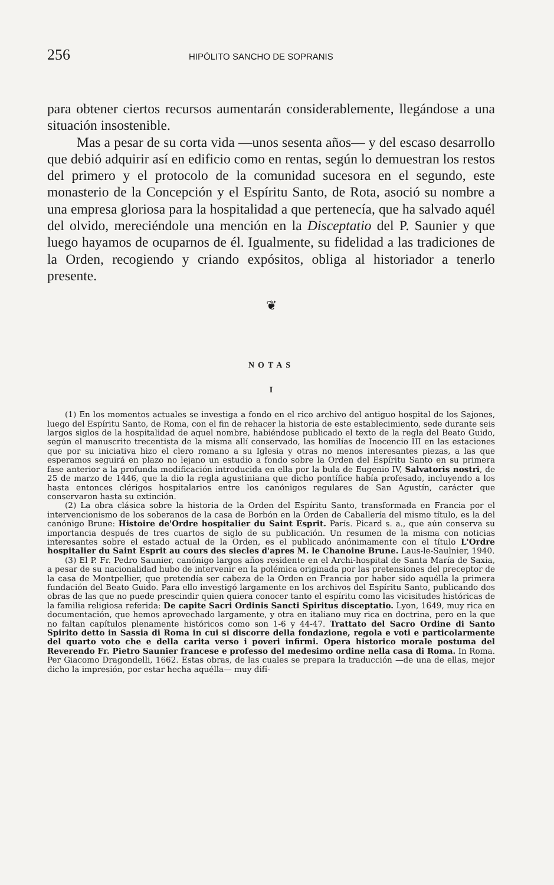256 HIPÓLITO SANCHO DE SOPRANIS
para obtener ciertos recursos aumentarán considerablemente, llegándose a una situación insostenible.
Mas a pesar de su corta vida —unos sesenta años— y del escaso desarrollo que debió adquirir así en edificio como en rentas, según lo demuestran los restos del primero y el protocolo de la comunidad sucesora en el segundo, este monasterio de la Concepción y el Espíritu Santo, de Rota, asoció su nombre a una empresa gloriosa para la hospitalidad a que pertenecía, que ha salvado aquél del olvido, mereciéndole una mención en la Disceptatio del P. Saunier y que luego hayamos de ocuparnos de él. Igualmente, su fidelidad a las tradiciones de la Orden, recogiendo y criando expósitos, obliga al historiador a tenerlo presente.
❦
NOTAS
I
(1) En los momentos actuales se investiga a fondo en el rico archivo del antiguo hospital de los Sajones, luego del Espíritu Santo, de Roma, con el fin de rehacer la historia de este establecimiento, sede durante seis largos siglos de la hospitalidad de aquel nombre, habiéndose publicado el texto de la regla del Beato Guido, según el manuscrito trecentista de la misma allí conservado, las homilías de Inocencio III en las estaciones que por su iniciativa hizo el clero romano a su Iglesia y otras no menos interesantes piezas, a las que esperamos seguirá en plazo no lejano un estudio a fondo sobre la Orden del Espíritu Santo en su primera fase anterior a la profunda modificación introducida en ella por la bula de Eugenio IV, Salvatoris nostri, de 25 de marzo de 1446, que la dio la regla agustiniana que dicho pontífice había profesado, incluyendo a los hasta entonces clérigos hospitalarios entre los canónigos regulares de San Agustín, carácter que conservaron hasta su extinción.
(2) La obra clásica sobre la historia de la Orden del Espíritu Santo, transformada en Francia por el intervencionismo de los soberanos de la casa de Borbón en la Orden de Caballería del mismo título, es la del canónigo Brune: Histoire de'Ordre hospitalier du Saint Esprit. París. Picard s. a., que aún conserva su importancia después de tres cuartos de siglo de su publicación. Un resumen de la misma con noticias interesantes sobre el estado actual de la Orden, es el publicado anónimamente con el título L'Ordre hospitalier du Saint Esprit au cours des siecles d'apres M. le Chanoine Brune. Laus-le-Saulnier, 1940.
(3) El P. Fr. Pedro Saunier, canónigo largos años residente en el Archi-hospital de Santa María de Saxia, a pesar de su nacionalidad hubo de intervenir en la polémica originada por las pretensiones del preceptor de la casa de Montpellier, que pretendía ser cabeza de la Orden en Francia por haber sido aquélla la primera fundación del Beato Guido. Para ello investigó largamente en los archivos del Espíritu Santo, publicando dos obras de las que no puede prescindir quien quiera conocer tanto el espíritu como las vicisitudes históricas de la familia religiosa referida: De capite Sacri Ordinis Sancti Spiritus disceptatio. Lyon, 1649, muy rica en documentación, que hemos aprovechado largamente, y otra en italiano muy rica en doctrina, pero en la que no faltan capítulos plenamente históricos como son 1-6 y 44-47. Trattato del Sacro Ordine di Santo Spirito detto in Sassia di Roma in cui si discorre della fondazione, regola e voti e particolarmente del quarto voto che e della carita verso i poveri infirmi. Opera historico morale postuma del Reverendo Fr. Pietro Saunier francese e professo del medesimo ordine nella casa di Roma. In Roma. Per Giacomo Dragondelli, 1662. Estas obras, de las cuales se prepara la traducción —de una de ellas, mejor dicho la impresión, por estar hecha aquélla— muy difí-